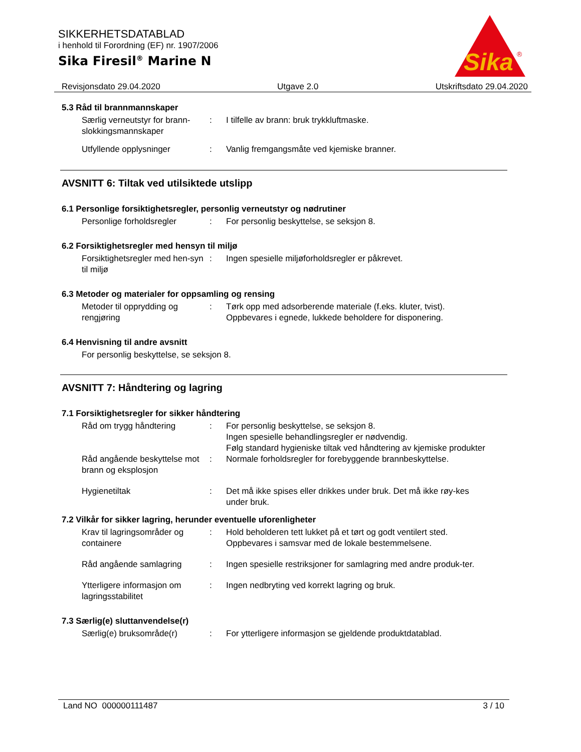SIKKERHETSDATABLAD
i henhold til Forordning (EF) nr. 1907/2006
Sika Firesil<sup>®</sup> Marine N
Sika
®
Revisjonsdato 29.04.2020 Utgave 2.0 Utskriftsdato 29.04.2020
5.3 Råd til brannmannskaper
Særlig verneutstyr for brann-slokkingsmannskaper
: I tilfelle av brann: bruk trykkluftmaske.
Utfyllende opplysninger : Vanlig fremgangsmåte ved kjemiske branner.
AVSNITT 6: Tiltak ved utilsiktede utslipp
6.1 Personlige forsiktighetsregler, personlig verneutstyr og nødrutiner
Personlige forholdsregler : For personlig beskyttelse, se seksjon 8.
6.2 Forsiktighetsregler med hensyn til miljø
Forsiktighetsregler med hen-syn til miljø
: Ingen spesielle miljøforholdsregler er påkrevet.
6.3 Metoder og materialer for oppsamling og rensing
Metoder til opprydding og rengjøring
: Tørk opp med adsorberende materiale (f.eks. kluter, tvist). Oppbevares i egnede, lukkede beholdere for disponering.
6.4 Henvisning til andre avsnitt
For personlig beskyttelse, se seksjon 8.
AVSNITT 7: Håndtering og lagring
7.1 Forsiktighetsregler for sikker håndtering
Råd om trygg håndtering : For personlig beskyttelse, se seksjon 8.
Ingen spesielle behandlingsregler er nødvendig.
Følg standard hygieniske tiltak ved håndtering av kjemiske produkter
Råd angående beskyttelse mot brann og eksplosjon
: Normale forholdsregler for forebyggende brannbeskyttelse.
Hygienetiltak : Det må ikke spises eller drikkes under bruk. Det må ikke røy-kes under bruk.
7.2 Vilkår for sikker lagring, herunder eventuelle uforenligheter
Krav til lagringsområder og containere
: Hold beholderen tett lukket på et tørt og godt ventilert sted. Oppbevares i samsvar med de lokale bestemmelsene.
Råd angående samlagring : Ingen spesielle restriksjoner for samlagring med andre produk-ter.
Ytterligere informasjon om lagringsstabilitet
: Ingen nedbryting ved korrekt lagring og bruk.
7.3 Særlig(e) sluttanvendelse(r)
Særlig(e) bruksområde(r) : For ytterligere informasjon se gjeldende produktdatablad.
Land NO 000000111487 3 / 10